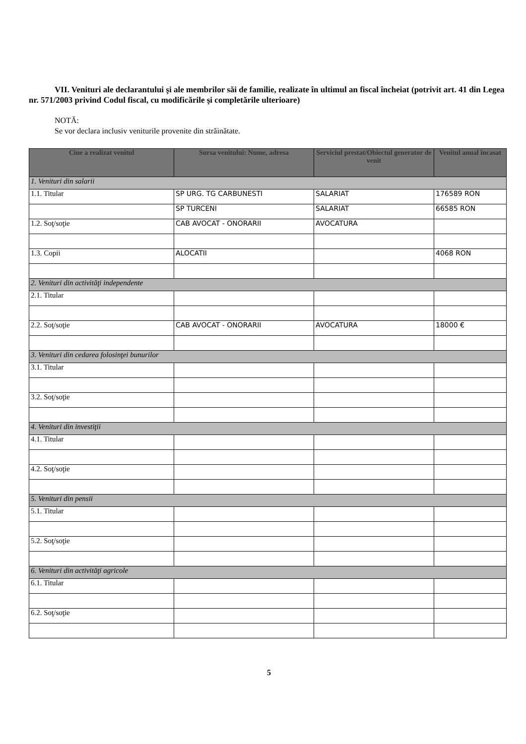VII. Venituri ale declarantului şi ale membrilor săi de familie, realizate în ultimul an fiscal încheiat (potrivit art. 41 din Legea nr. 571/2003 privind Codul fiscal, cu modificările şi completările ulterioare)
NOTĂ:
Se vor declara inclusiv veniturile provenite din străinătate.
| Cine a realizat venitul | Sursa venitului: Nume, adresa | Serviciul prestat/Obiectul generator de venit | Venitul anual încasat |
| --- | --- | --- | --- |
| 1. Venituri din salarii | | | |
| 1.1. Titular | SP URG. TG CARBUNESTI | SALARIAT | 176589 RON |
| | SP TURCENI | SALARIAT | 66585 RON |
| 1.2. Soţ/soţie | CAB AVOCAT - ONORARII | AVOCATURA | |
| 1.3. Copii | ALOCATII | | 4068 RON |
| 2. Venituri din activităţi independente | | | |
| 2.1. Titular | | | |
| 2.2. Soţ/soţie | CAB AVOCAT - ONORARII | AVOCATURA | 18000 € |
| 3. Venituri din cedarea folosinţei bunurilor | | | |
| 3.1. Titular | | | |
| 3.2. Soţ/soţie | | | |
| 4. Venituri din investiţii | | | |
| 4.1. Titular | | | |
| 4.2. Soţ/soţie | | | |
| 5. Venituri din pensii | | | |
| 5.1. Titular | | | |
| 5.2. Soţ/soţie | | | |
| 6. Venituri din activităţi agricole | | | |
| 6.1. Titular | | | |
| 6.2. Soţ/soţie | | | |
5